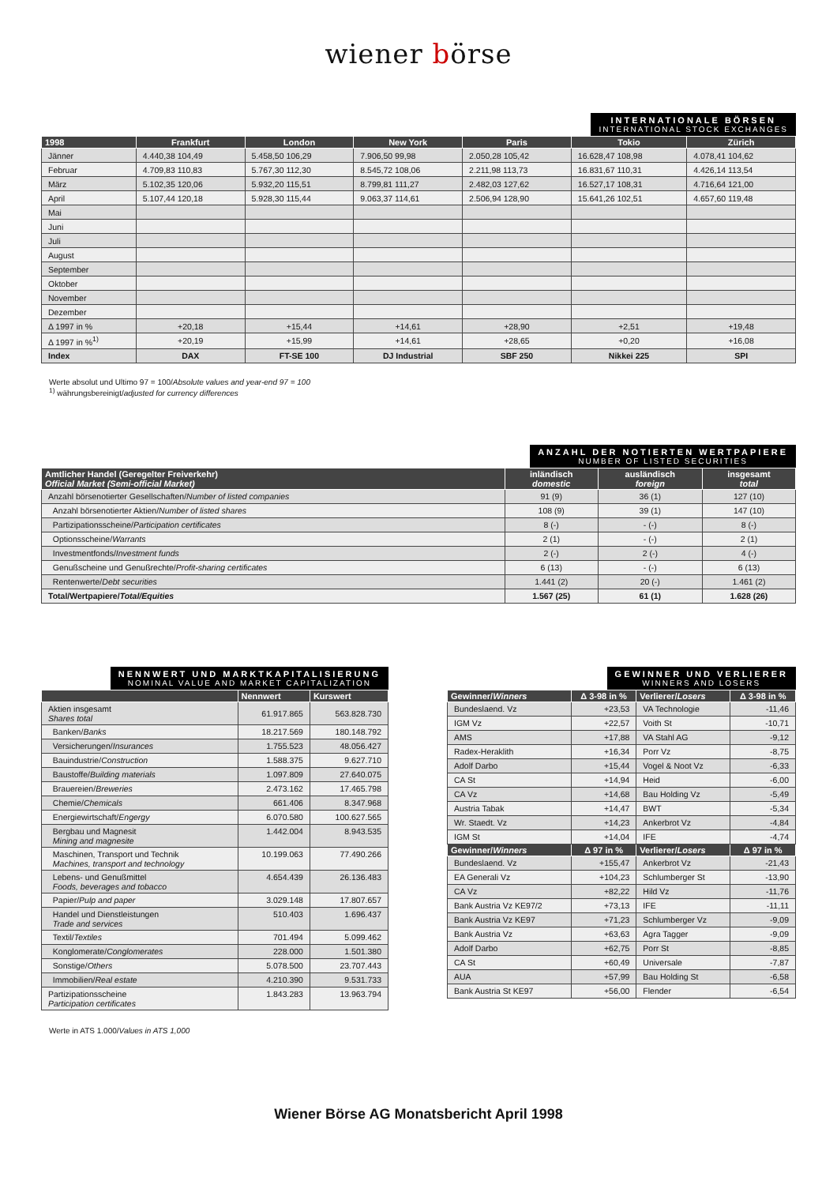wiener börse
INTERNATIONALE BÖRSEN
INTERNATIONAL STOCK EXCHANGES
| 1998 | Frankfurt | London | New York | Paris | Tokio | Zürich |
| --- | --- | --- | --- | --- | --- | --- |
| Jänner | 4.440,38 104,49 | 5.458,50 106,29 | 7.906,50 99,98 | 2.050,28 105,42 | 16.628,47 108,98 | 4.078,41 104,62 |
| Februar | 4.709,83 110,83 | 5.767,30 112,30 | 8.545,72 108,06 | 2.211,98 113,73 | 16.831,67 110,31 | 4.426,14 113,54 |
| März | 5.102,35 120,06 | 5.932,20 115,51 | 8.799,81 111,27 | 2.482,03 127,62 | 16.527,17 108,31 | 4.716,64 121,00 |
| April | 5.107,44 120,18 | 5.928,30 115,44 | 9.063,37 114,61 | 2.506,94 128,90 | 15.641,26 102,51 | 4.657,60 119,48 |
| Mai | | | | | | |
| Juni | | | | | | |
| Juli | | | | | | |
| August | | | | | | |
| September | | | | | | |
| Oktober | | | | | | |
| November | | | | | | |
| Dezember | | | | | | |
| Δ 1997 in % | +20,18 | +15,44 | +14,61 | +28,90 | +2,51 | +19,48 |
| Δ 1997 in %<sup>1)</sup> | +20,19 | +15,99 | +14,61 | +28,65 | +0,20 | +16,08 |
| Index | DAX | FT-SE 100 | DJ Industrial | SBF 250 | Nikkei 225 | SPI |
Werte absolut und Ultimo 97 = 100/Absolute values and year-end 97 = 100
<sup>1)</sup> währungsbereinigt/adjusted for currency differences
ANZAHL DER NOTIERTEN WERTPAPIERE
NUMBER OF LISTED SECURITIES
| Amtlicher Handel (Geregelter Freiverkehr) Official Market (Semi-official Market) | inländisch domestic | ausländisch foreign | insgesamt total |
| --- | --- | --- | --- |
| Anzahl börsenotierter Gesellschaften/ Number of listed companies | 91 (9) | 36 (1) | 127 (10) |
| Anzahl börsenotierter Aktien/ Number of listed shares | 108 (9) | 39 (1) | 147 (10) |
| Partizipationsscheine/ Participation certificates | 8 (-) | - (-) | 8 (-) |
| Optionsscheine/ Warrants | 2 (1) | - (-) | 2 (1) |
| Investmentfonds/ Investment funds | 2 (-) | 2 (-) | 4 (-) |
| Genußscheine und Genußrechte/ Profit-sharing certificates | 6 (13) | - (-) | 6 (13) |
| Rentenwerte/ Debt securities | 1.441 (2) | 20 (-) | 1.461 (2) |
| Total/Wertpapiere/ Total/Equities | 1.567 (25) | 61 (1) | 1.628 (26) |
NENNWERT UND MARKTKAPITALISIERUNG
NOMINAL VALUE AND MARKET CAPITALIZATION
| | Nennwert | Kurswert |
| --- | --- | --- |
| Aktien insgesamt Shares total | 61.917.865 | 563.828.730 |
| Banken/ Banks | 18.217.569 | 180.148.792 |
| Versicherungen/ Insurances | 1.755.523 | 48.056.427 |
| Bauindustrie/ Construction | 1.588.375 | 9.627.710 |
| Baustoffe/ Building materials | 1.097.809 | 27.640.075 |
| Brauereien/ Breweries | 2.473.162 | 17.465.798 |
| Chemie/ Chemicals | 661.406 | 8.347.968 |
| Energiewirtschaft/ Engergy | 6.070.580 | 100.627.565 |
| Bergbau und Magnesit Mining and magnesite | 1.442.004 | 8.943.535 |
| Maschinen, Transport und Technik Machines, transport and technology | 10.199.063 | 77.490.266 |
| Lebens- und Genußmittel Foods, beverages and tobacco | 4.654.439 | 26.136.483 |
| Papier/ Pulp and paper | 3.029.148 | 17.807.657 |
| Handel und Dienstleistungen Trade and services | 510.403 | 1.696.437 |
| Textil/ Textiles | 701.494 | 5.099.462 |
| Konglomerate/ Conglomerates | 228.000 | 1.501.380 |
| Sonstige/ Others | 5.078.500 | 23.707.443 |
| Immobilien/ Real estate | 4.210.390 | 9.531.733 |
| Partizipationsscheine Participation certificates | 1.843.283 | 13.963.794 |
Werte in ATS 1.000/Values in ATS 1,000
GEWINNER UND VERLIERER
WINNERS AND LOSERS
| Gewinner/ Winners | Δ 3-98 in % | Verlierer/ Losers | Δ 3-98 in % |
| --- | --- | --- | --- |
| Bundeslaend. Vz | +23,53 | VA Technologie | -11,46 |
| IGM Vz | +22,57 | Voith St | -10,71 |
| AMS | +17,88 | VA Stahl AG | -9,12 |
| Radex-Heraklith | +16,34 | Porr Vz | -8,75 |
| Adolf Darbo | +15,44 | Vogel & Noot Vz | -6,33 |
| CA St | +14,94 | Heid | -6,00 |
| CA Vz | +14,68 | Bau Holding Vz | -5,49 |
| Austria Tabak | +14,47 | BWT | -5,34 |
| Wr. Staedt. Vz | +14,23 | Ankerbrot Vz | -4,84 |
| IGM St | +14,04 | IFE | -4,74 |
| Gewinner/ Winners | Δ 97 in % | Verlierer/ Losers | Δ 97 in % |
| Bundeslaend. Vz | +155,47 | Ankerbrot Vz | -21,43 |
| EA Generali Vz | +104,23 | Schlumberger St | -13,90 |
| CA Vz | +82,22 | Hild Vz | -11,76 |
| Bank Austria Vz KE97/2 | +73,13 | IFE | -11,11 |
| Bank Austria Vz KE97 | +71,23 | Schlumberger Vz | -9,09 |
| Bank Austria Vz | +63,63 | Agra Tagger | -9,09 |
| Adolf Darbo | +62,75 | Porr St | -8,85 |
| CA St | +60,49 | Universale | -7,87 |
| AUA | +57,99 | Bau Holding St | -6,58 |
| Bank Austria St KE97 | +56,00 | Flender | -6,54 |
Wiener Börse AG Monatsbericht April 1998